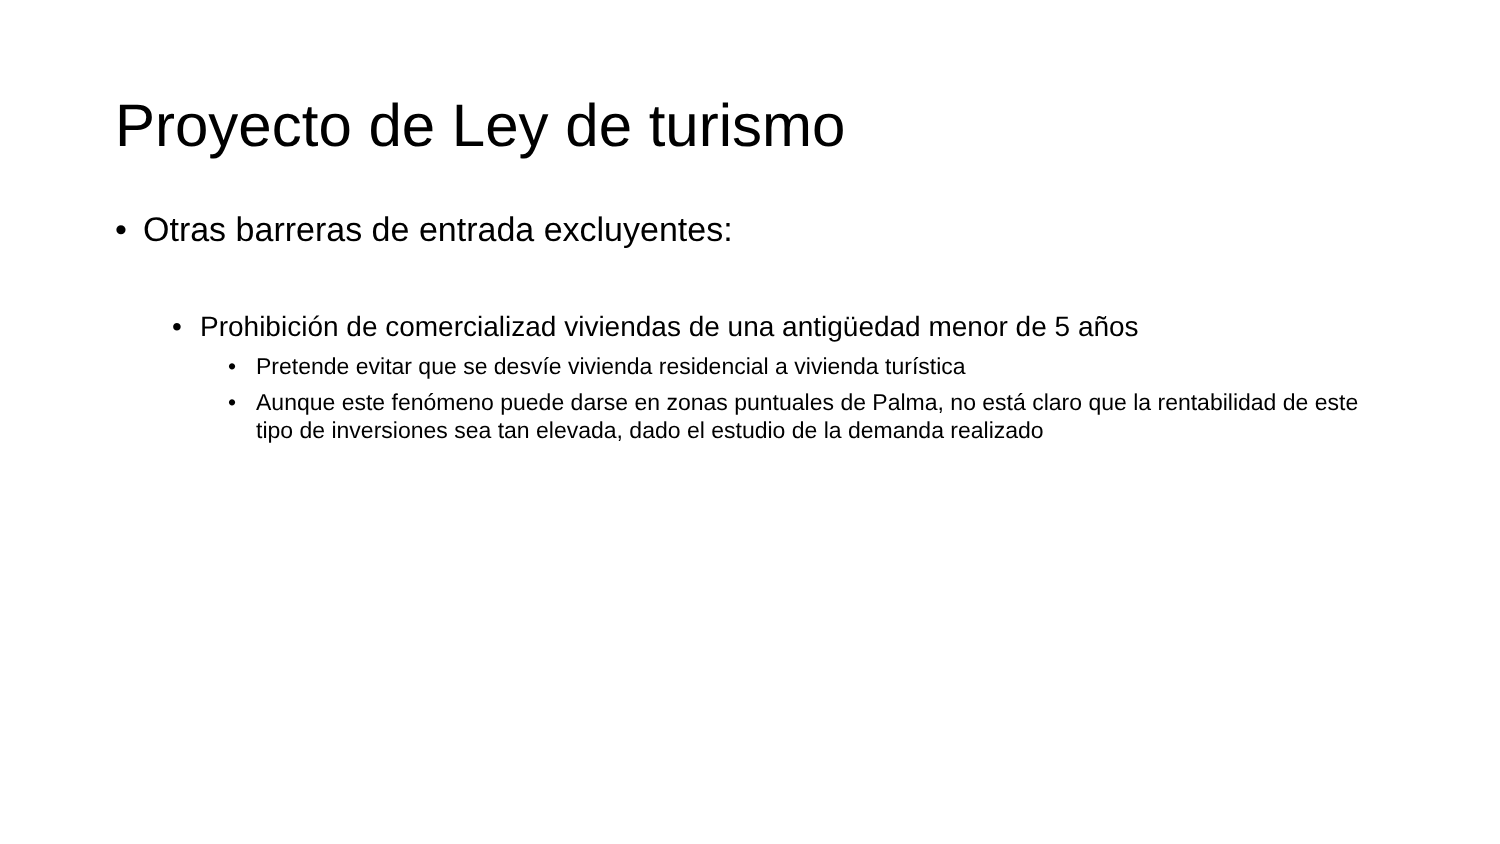Proyecto de Ley de turismo
• Otras barreras de entrada excluyentes:
• Prohibición de comercializad viviendas de una antigüedad menor de 5 años
• Pretende evitar que se desvíe vivienda residencial a vivienda turística
• Aunque este fenómeno puede darse en zonas puntuales de Palma, no está claro que la rentabilidad de este tipo de inversiones sea tan elevada, dado el estudio de la demanda realizado